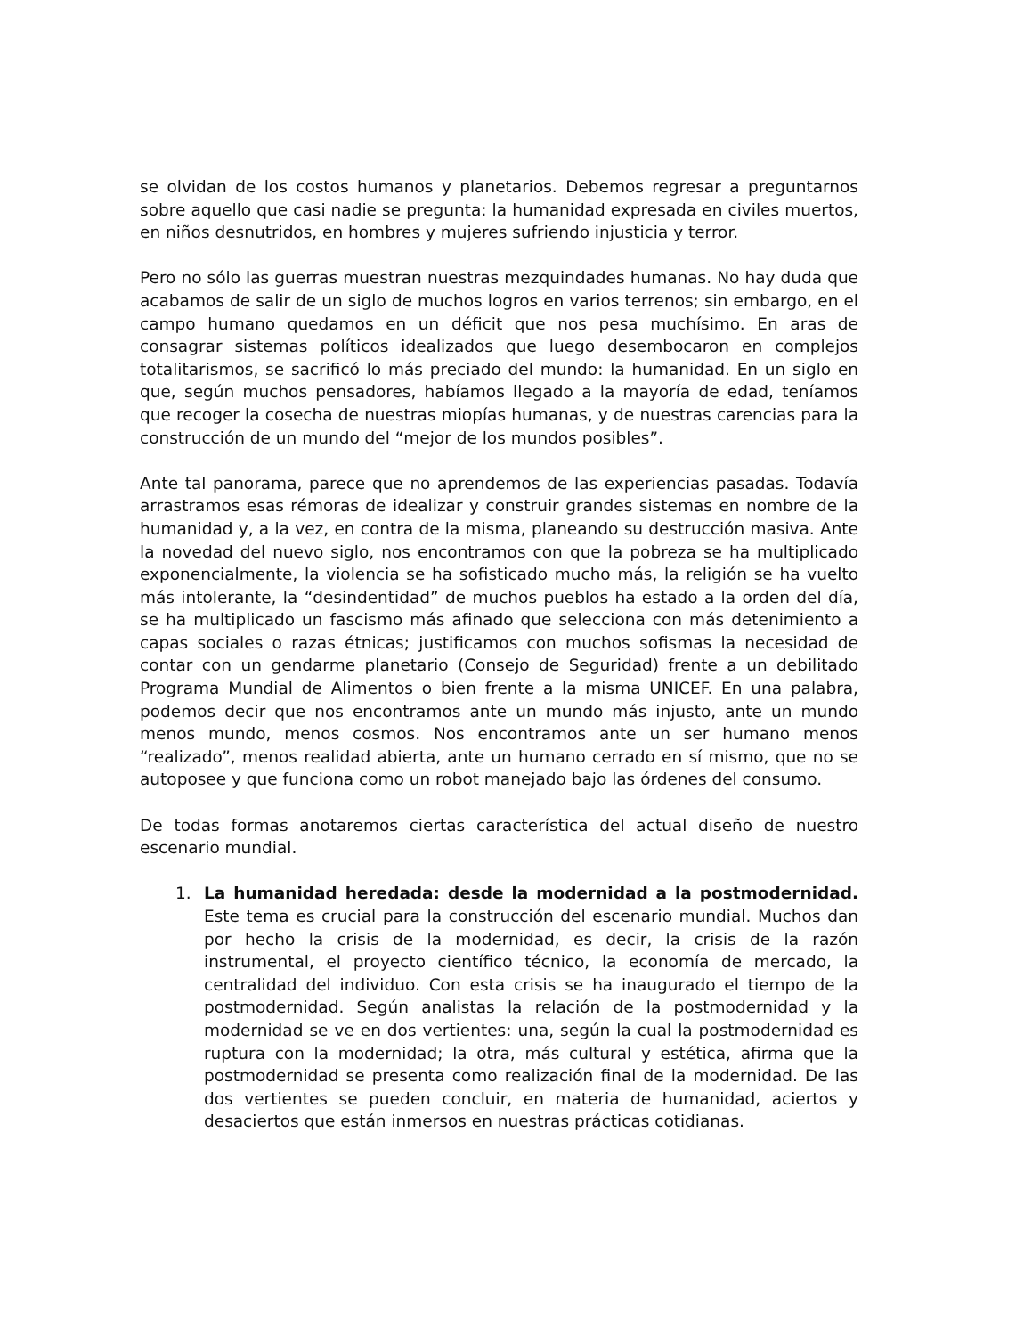se olvidan de los costos humanos y planetarios. Debemos regresar a preguntarnos sobre aquello que casi nadie se pregunta: la humanidad expresada en civiles muertos, en niños desnutridos, en hombres y mujeres sufriendo injusticia y terror.
Pero no sólo las guerras muestran nuestras mezquindades humanas. No hay duda que acabamos de salir de un siglo de muchos logros en varios terrenos; sin embargo, en el campo humano quedamos en un déficit que nos pesa muchísimo. En aras de consagrar sistemas políticos idealizados que luego desembocaron en complejos totalitarismos, se sacrificó lo más preciado del mundo: la humanidad. En un siglo en que, según muchos pensadores, habíamos llegado a la mayoría de edad, teníamos que recoger la cosecha de nuestras miopías humanas, y de nuestras carencias para la construcción de un mundo del “mejor de los mundos posibles”.
Ante tal panorama, parece que no aprendemos de las experiencias pasadas. Todavía arrastramos esas rémoras de idealizar y construir grandes sistemas en nombre de la humanidad y, a la vez, en contra de la misma, planeando su destrucción masiva. Ante la novedad del nuevo siglo, nos encontramos con que la pobreza se ha multiplicado exponencialmente, la violencia se ha sofisticado mucho más, la religión se ha vuelto más intolerante, la “desindentidad” de muchos pueblos ha estado a la orden del día, se ha multiplicado un fascismo más afinado que selecciona con más detenimiento a capas sociales o razas étnicas; justificamos con muchos sofismas la necesidad de contar con un gendarme planetario (Consejo de Seguridad) frente a un debilitado Programa Mundial de Alimentos o bien frente a la misma UNICEF. En una palabra, podemos decir que nos encontramos ante un mundo más injusto, ante un mundo menos mundo, menos cosmos. Nos encontramos ante un ser humano menos “realizado”, menos realidad abierta, ante un humano cerrado en sí mismo, que no se autoposee y que funciona como un robot manejado bajo las órdenes del consumo.
De todas formas anotaremos ciertas característica del actual diseño de nuestro escenario mundial.
1. La humanidad heredada: desde la modernidad a la postmodernidad. Este tema es crucial para la construcción del escenario mundial. Muchos dan por hecho la crisis de la modernidad, es decir, la crisis de la razón instrumental, el proyecto científico técnico, la economía de mercado, la centralidad del individuo. Con esta crisis se ha inaugurado el tiempo de la postmodernidad. Según analistas la relación de la postmodernidad y la modernidad se ve en dos vertientes: una, según la cual la postmodernidad es ruptura con la modernidad; la otra, más cultural y estética, afirma que la postmodernidad se presenta como realización final de la modernidad. De las dos vertientes se pueden concluir, en materia de humanidad, aciertos y desaciertos que están inmersos en nuestras prácticas cotidianas.